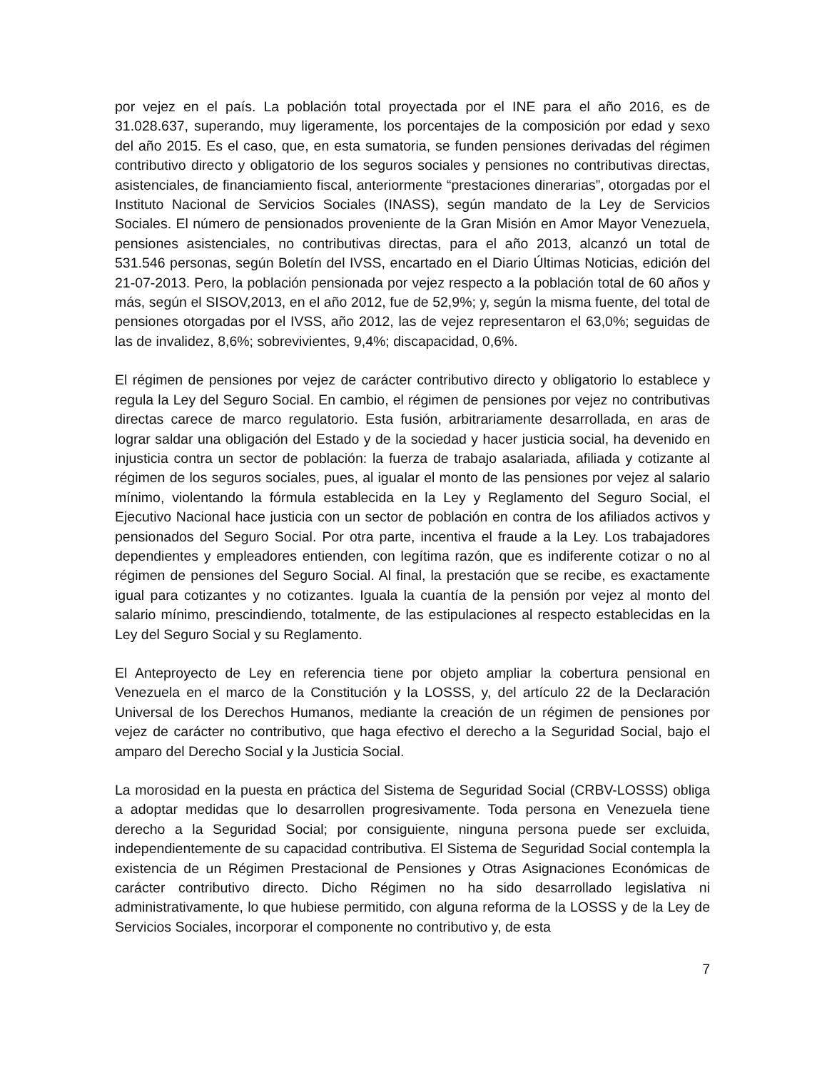por vejez en el país. La población total proyectada por el INE para el año 2016, es de 31.028.637, superando, muy ligeramente, los porcentajes de la composición por edad y sexo del año 2015. Es el caso, que, en esta sumatoria, se funden pensiones derivadas del régimen contributivo directo y obligatorio de los seguros sociales y pensiones no contributivas directas, asistenciales, de financiamiento fiscal, anteriormente “prestaciones dinerarias”, otorgadas por el Instituto Nacional de Servicios Sociales (INASS), según mandato de la Ley de Servicios Sociales. El número de pensionados proveniente de la Gran Misión en Amor Mayor Venezuela, pensiones asistenciales, no contributivas directas, para el año 2013, alcanzó un total de 531.546 personas, según Boletín del IVSS, encartado en el Diario Últimas Noticias, edición del 21-07-2013. Pero, la población pensionada por vejez respecto a la población total de 60 años y más, según el SISOV,2013, en el año 2012, fue de 52,9%; y, según la misma fuente, del total de pensiones otorgadas por el IVSS, año 2012, las de vejez representaron el 63,0%; seguidas de las de invalidez, 8,6%; sobrevivientes, 9,4%; discapacidad, 0,6%.
El régimen de pensiones por vejez de carácter contributivo directo y obligatorio lo establece y regula la Ley del Seguro Social. En cambio, el régimen de pensiones por vejez no contributivas directas carece de marco regulatorio. Esta fusión, arbitrariamente desarrollada, en aras de lograr saldar una obligación del Estado y de la sociedad y hacer justicia social, ha devenido en injusticia contra un sector de población: la fuerza de trabajo asalariada, afiliada y cotizante al régimen de los seguros sociales, pues, al igualar el monto de las pensiones por vejez al salario mínimo, violentando la fórmula establecida en la Ley y Reglamento del Seguro Social, el Ejecutivo Nacional hace justicia con un sector de población en contra de los afiliados activos y pensionados del Seguro Social. Por otra parte, incentiva el fraude a la Ley. Los trabajadores dependientes y empleadores entienden, con legítima razón, que es indiferente cotizar o no al régimen de pensiones del Seguro Social. Al final, la prestación que se recibe, es exactamente igual para cotizantes y no cotizantes. Iguala la cuantía de la pensión por vejez al monto del salario mínimo, prescindiendo, totalmente, de las estipulaciones al respecto establecidas en la Ley del Seguro Social y su Reglamento.
El Anteproyecto de Ley en referencia tiene por objeto ampliar la cobertura pensional en Venezuela en el marco de la Constitución y la LOSSS, y, del artículo 22 de la Declaración Universal de los Derechos Humanos, mediante la creación de un régimen de pensiones por vejez de carácter no contributivo, que haga efectivo el derecho a la Seguridad Social, bajo el amparo del Derecho Social y la Justicia Social.
La morosidad en la puesta en práctica del Sistema de Seguridad Social (CRBV-LOSSS) obliga a adoptar medidas que lo desarrollen progresivamente. Toda persona en Venezuela tiene derecho a la Seguridad Social; por consiguiente, ninguna persona puede ser excluida, independientemente de su capacidad contributiva. El Sistema de Seguridad Social contempla la existencia de un Régimen Prestacional de Pensiones y Otras Asignaciones Económicas de carácter contributivo directo. Dicho Régimen no ha sido desarrollado legislativa ni administrativamente, lo que hubiese permitido, con alguna reforma de la LOSSS y de la Ley de Servicios Sociales, incorporar el componente no contributivo y, de esta
7